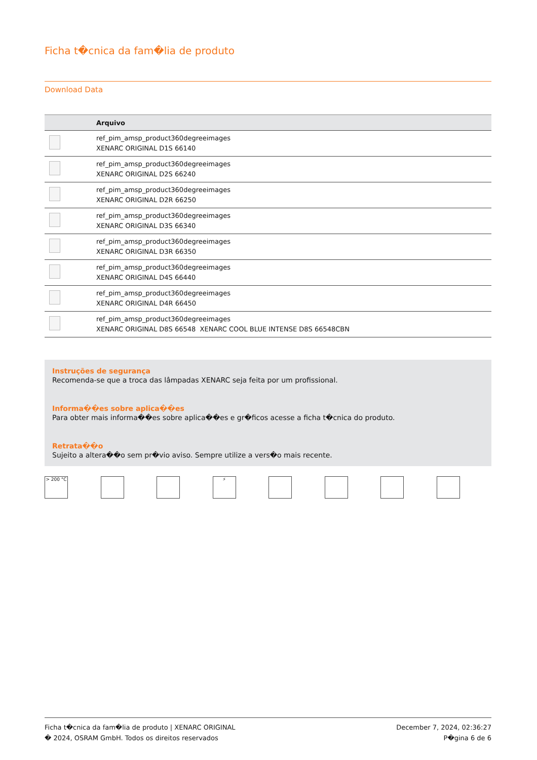Ficha t�cnica da fam�lia de produto
Download Data
| | Arquivo |
| --- | --- |
| | ref_pim_amsp_product360degreeimages XENARC ORIGINAL D1S 66140 |
| | ref_pim_amsp_product360degreeimages XENARC ORIGINAL D2S 66240 |
| | ref_pim_amsp_product360degreeimages XENARC ORIGINAL D2R 66250 |
| | ref_pim_amsp_product360degreeimages XENARC ORIGINAL D3S 66340 |
| | ref_pim_amsp_product360degreeimages XENARC ORIGINAL D3R 66350 |
| | ref_pim_amsp_product360degreeimages XENARC ORIGINAL D4S 66440 |
| | ref_pim_amsp_product360degreeimages XENARC ORIGINAL D4R 66450 |
| | ref_pim_amsp_product360degreeimages XENARC ORIGINAL D8S 66548 XENARC COOL BLUE INTENSE D8S 66548CBN |
Instruções de segurança
Recomenda-se que a troca das lâmpadas XENARC seja feita por um profissional.
Informa��es sobre aplica��es
Para obter mais informa��es sobre aplica��es e gr�ficos acesse a ficha t�cnica do produto.
Retrata��o
Sujeito a altera��o sem pr�vio aviso. Sempre utilize a vers�o mais recente.
> 200 °C ⚡
Ficha t�cnica da fam�lia de produto | XENARC ORIGINAL
� 2024, OSRAM GmbH. Todos os direitos reservados
December 7, 2024, 02:36:27
P�gina 6 de 6